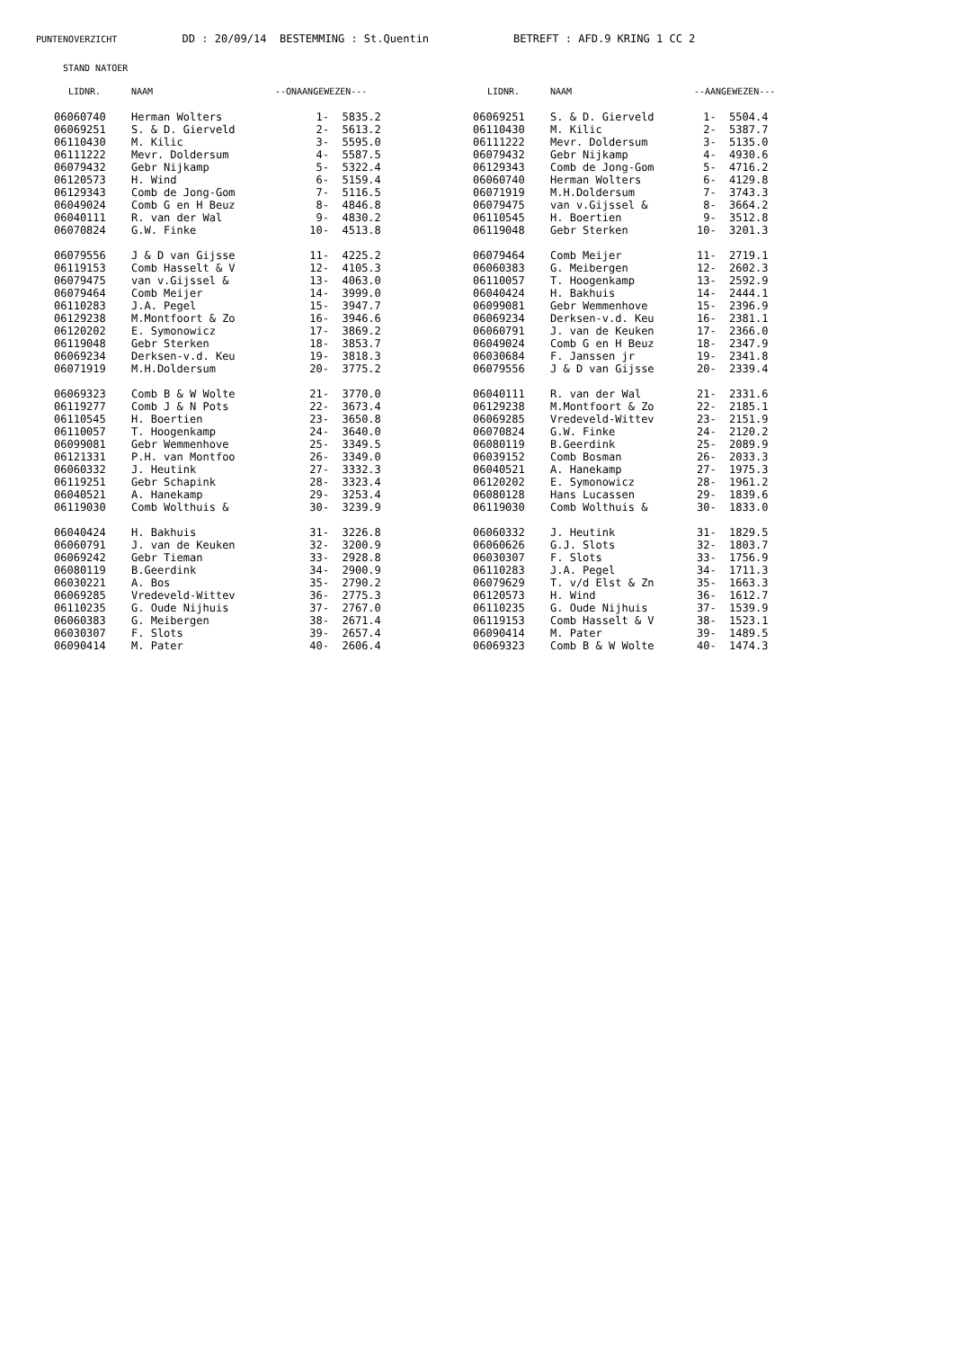PUNTENOVERZICHT DD : 20/09/14 BESTEMMING : St.Quentin BETREFT : AFD.9 KRING 1 CC 2
STAND NATOER
| LIDNR. | NAAM | --ONAANGEWEZEN--- | | LIDNR. | NAAM | --AANGEWEZEN--- | |
| --- | --- | --- | --- | --- | --- | --- | --- |
| 06060740 | Herman Wolters | 1- | 5835.2 | 06069251 | S. & D. Gierveld | 1- | 5504.4 |
| 06069251 | S. & D. Gierveld | 2- | 5613.2 | 06110430 | M. Kilic | 2- | 5387.7 |
| 06110430 | M. Kilic | 3- | 5595.0 | 06111222 | Mevr. Doldersum | 3- | 5135.0 |
| 06111222 | Mevr. Doldersum | 4- | 5587.5 | 06079432 | Gebr Nijkamp | 4- | 4930.6 |
| 06079432 | Gebr Nijkamp | 5- | 5322.4 | 06129343 | Comb de Jong-Gom | 5- | 4716.2 |
| 06120573 | H. Wind | 6- | 5159.4 | 06060740 | Herman Wolters | 6- | 4129.8 |
| 06129343 | Comb de Jong-Gom | 7- | 5116.5 | 06071919 | M.H.Doldersum | 7- | 3743.3 |
| 06049024 | Comb G en H Beuz | 8- | 4846.8 | 06079475 | van v.Gijssel & | 8- | 3664.2 |
| 06040111 | R. van der Wal | 9- | 4830.2 | 06110545 | H. Boertien | 9- | 3512.8 |
| 06070824 | G.W. Finke | 10- | 4513.8 | 06119048 | Gebr Sterken | 10- | 3201.3 |
| 06079556 | J & D van Gijsse | 11- | 4225.2 | 06079464 | Comb Meijer | 11- | 2719.1 |
| 06119153 | Comb Hasselt & V | 12- | 4105.3 | 06060383 | G. Meibergen | 12- | 2602.3 |
| 06079475 | van v.Gijssel & | 13- | 4063.0 | 06110057 | T. Hoogenkamp | 13- | 2592.9 |
| 06079464 | Comb Meijer | 14- | 3999.0 | 06040424 | H. Bakhuis | 14- | 2444.1 |
| 06110283 | J.A. Pegel | 15- | 3947.7 | 06099081 | Gebr Wemmenhove | 15- | 2396.9 |
| 06129238 | M.Montfoort & Zo | 16- | 3946.6 | 06069234 | Derksen-v.d. Keu | 16- | 2381.1 |
| 06120202 | E. Symonowicz | 17- | 3869.2 | 06060791 | J. van de Keuken | 17- | 2366.0 |
| 06119048 | Gebr Sterken | 18- | 3853.7 | 06049024 | Comb G en H Beuz | 18- | 2347.9 |
| 06069234 | Derksen-v.d. Keu | 19- | 3818.3 | 06030684 | F. Janssen jr | 19- | 2341.8 |
| 06071919 | M.H.Doldersum | 20- | 3775.2 | 06079556 | J & D van Gijsse | 20- | 2339.4 |
| 06069323 | Comb B & W Wolte | 21- | 3770.0 | 06040111 | R. van der Wal | 21- | 2331.6 |
| 06119277 | Comb J & N Pots | 22- | 3673.4 | 06129238 | M.Montfoort & Zo | 22- | 2185.1 |
| 06110545 | H. Boertien | 23- | 3650.8 | 06069285 | Vredeveld-Wittev | 23- | 2151.9 |
| 06110057 | T. Hoogenkamp | 24- | 3640.0 | 06070824 | G.W. Finke | 24- | 2120.2 |
| 06099081 | Gebr Wemmenhove | 25- | 3349.5 | 06080119 | B.Geerdink | 25- | 2089.9 |
| 06121331 | P.H. van Montfoo | 26- | 3349.0 | 06039152 | Comb Bosman | 26- | 2033.3 |
| 06060332 | J. Heutink | 27- | 3332.3 | 06040521 | A. Hanekamp | 27- | 1975.3 |
| 06119251 | Gebr Schapink | 28- | 3323.4 | 06120202 | E. Symonowicz | 28- | 1961.2 |
| 06040521 | A. Hanekamp | 29- | 3253.4 | 06080128 | Hans Lucassen | 29- | 1839.6 |
| 06119030 | Comb Wolthuis & | 30- | 3239.9 | 06119030 | Comb Wolthuis & | 30- | 1833.0 |
| 06040424 | H. Bakhuis | 31- | 3226.8 | 06060332 | J. Heutink | 31- | 1829.5 |
| 06060791 | J. van de Keuken | 32- | 3200.9 | 06060626 | G.J. Slots | 32- | 1803.7 |
| 06069242 | Gebr Tieman | 33- | 2928.8 | 06030307 | F. Slots | 33- | 1756.9 |
| 06080119 | B.Geerdink | 34- | 2900.9 | 06110283 | J.A. Pegel | 34- | 1711.3 |
| 06030221 | A. Bos | 35- | 2790.2 | 06079629 | T. v/d Elst & Zn | 35- | 1663.3 |
| 06069285 | Vredeveld-Wittev | 36- | 2775.3 | 06120573 | H. Wind | 36- | 1612.7 |
| 06110235 | G. Oude Nijhuis | 37- | 2767.0 | 06110235 | G. Oude Nijhuis | 37- | 1539.9 |
| 06060383 | G. Meibergen | 38- | 2671.4 | 06119153 | Comb Hasselt & V | 38- | 1523.1 |
| 06030307 | F. Slots | 39- | 2657.4 | 06090414 | M. Pater | 39- | 1489.5 |
| 06090414 | M. Pater | 40- | 2606.4 | 06069323 | Comb B & W Wolte | 40- | 1474.3 |